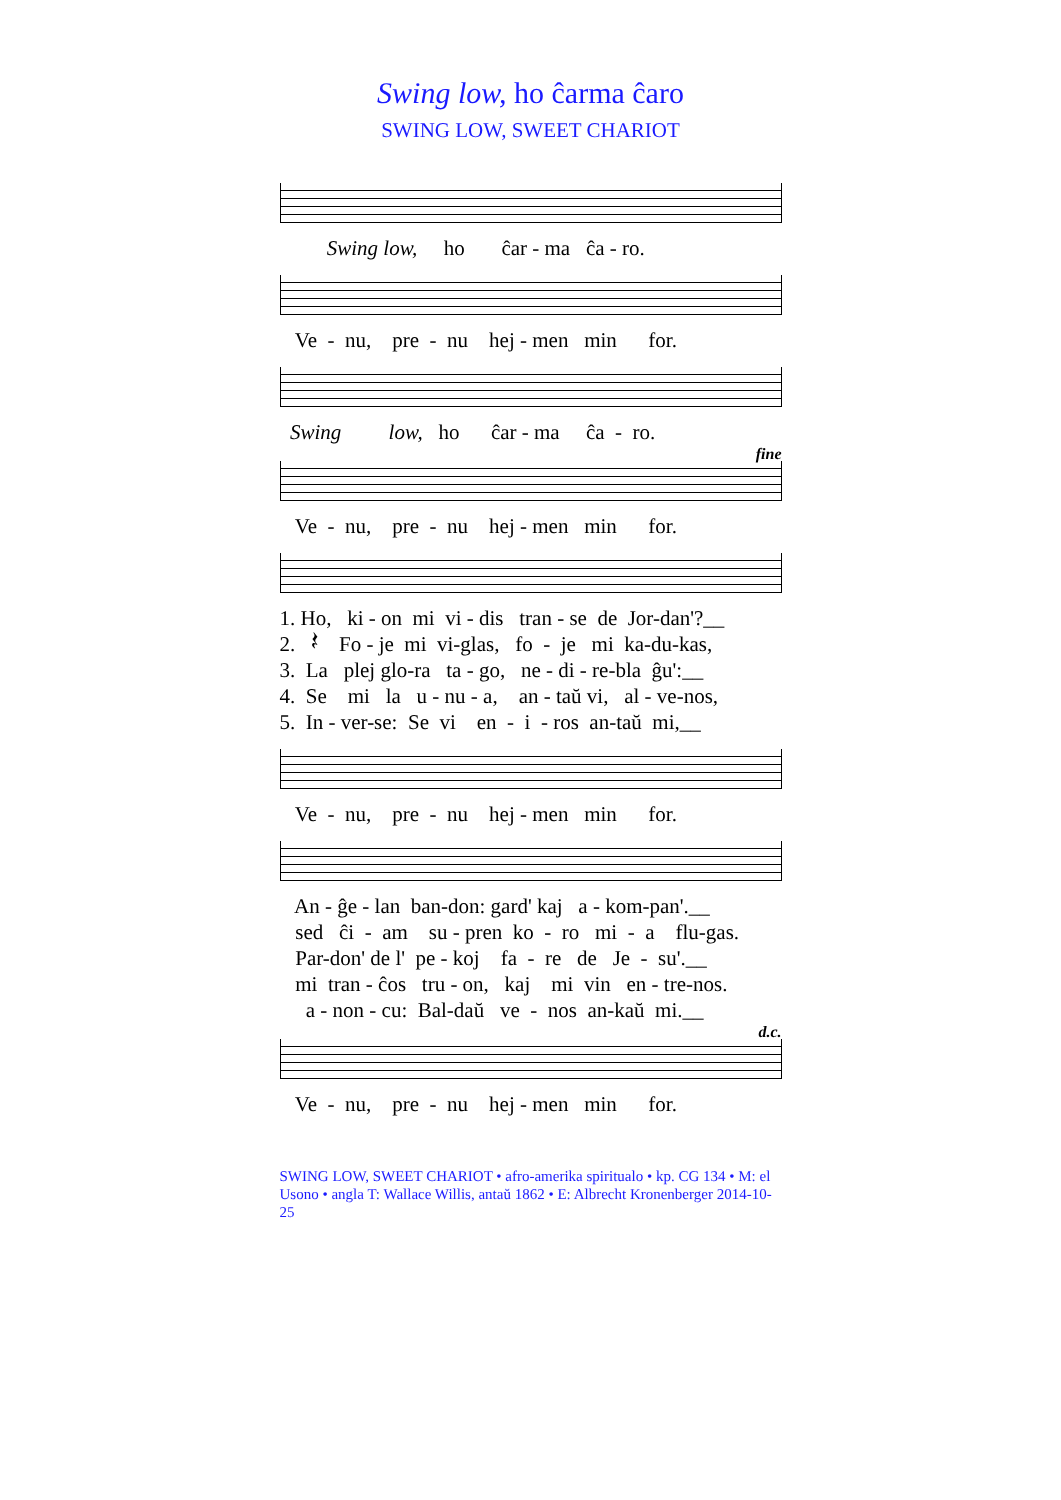Swing low, ho ĉarma ĉaro
SWING LOW, SWEET CHARIOT
Swing low, ho ĉar - ma ĉa - ro.
Ve - nu, pre - nu hej - men min for.
Swing low, ho ĉar - ma ĉa - ro.
fine
Ve - nu, pre - nu hej - men min for.
1. Ho, ki - on mi vi - dis tran - se de Jor-dan'?__ 2. 𝄽 Fo - je mi vi-glas, fo - je mi ka-du-kas, 3. La plej glo-ra ta - go, ne - di - re-bla ĝu':__ 4. Se mi la u - nu - a, an - taŭ vi, al - ve-nos, 5. In - ver-se: Se vi en - i - ros an-taŭ mi,__
Ve - nu, pre - nu hej - men min for.
An - ĝe - lan ban-don: gard' kaj a - kom-pan'.__ sed ĉi - am su - pren ko - ro mi - a flu-gas. Par-don' de l' pe - koj fa - re de Je - su'.__ mi tran - ĉos tru - on, kaj mi vin en - tre-nos. a - non - cu: Bal-daŭ ve - nos an-kaŭ mi.__
d.c.
Ve - nu, pre - nu hej - men min for.
SWING LOW, SWEET CHARIOT • afro-amerika spiritualo • kp. CG 134 • M: el Usono • angla T: Wallace Willis, antaŭ 1862 • E: Albrecht Kronenberger 2014-10-25